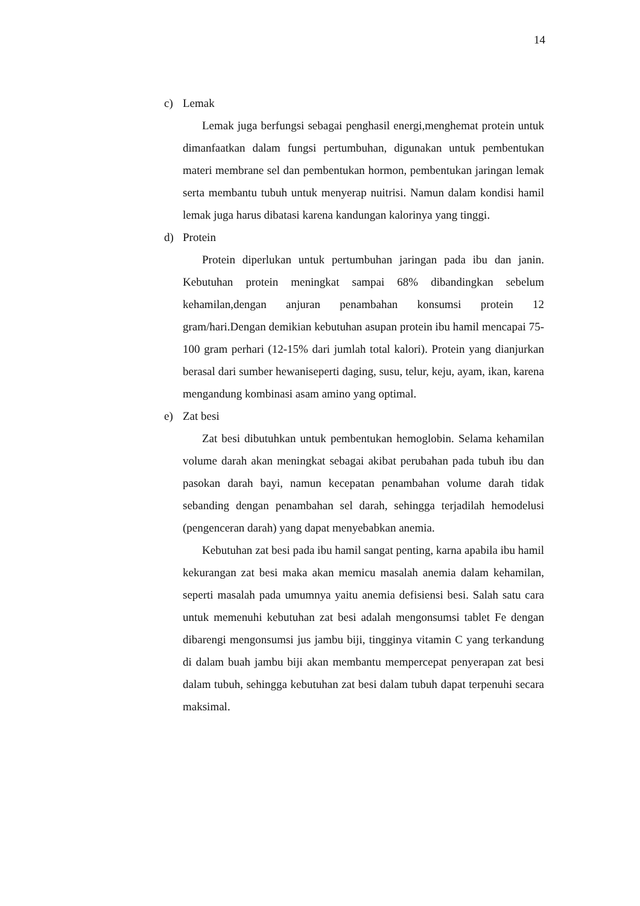14
c) Lemak
Lemak juga berfungsi sebagai penghasil energi,menghemat protein untuk dimanfaatkan dalam fungsi pertumbuhan, digunakan untuk pembentukan materi membrane sel dan pembentukan hormon, pembentukan jaringan lemak serta membantu tubuh untuk menyerap nuitrisi. Namun dalam kondisi hamil lemak juga harus dibatasi karena kandungan kalorinya yang tinggi.
d) Protein
Protein diperlukan untuk pertumbuhan jaringan pada ibu dan janin. Kebutuhan protein meningkat sampai 68% dibandingkan sebelum kehamilan,dengan anjuran penambahan konsumsi protein 12 gram/hari.Dengan demikian kebutuhan asupan protein ibu hamil mencapai 75-100 gram perhari (12-15% dari jumlah total kalori). Protein yang dianjurkan berasal dari sumber hewaniseperti daging, susu, telur, keju, ayam, ikan, karena mengandung kombinasi asam amino yang optimal.
e) Zat besi
Zat besi dibutuhkan untuk pembentukan hemoglobin. Selama kehamilan volume darah akan meningkat sebagai akibat perubahan pada tubuh ibu dan pasokan darah bayi, namun kecepatan penambahan volume darah tidak sebanding dengan penambahan sel darah, sehingga terjadilah hemodelusi (pengenceran darah) yang dapat menyebabkan anemia.
Kebutuhan zat besi pada ibu hamil sangat penting, karna apabila ibu hamil kekurangan zat besi maka akan memicu masalah anemia dalam kehamilan, seperti masalah pada umumnya yaitu anemia defisiensi besi. Salah satu cara untuk memenuhi kebutuhan zat besi adalah mengonsumsi tablet Fe dengan dibarengi mengonsumsi jus jambu biji, tingginya vitamin C yang terkandung di dalam buah jambu biji akan membantu mempercepat penyerapan zat besi dalam tubuh, sehingga kebutuhan zat besi dalam tubuh dapat terpenuhi secara maksimal.